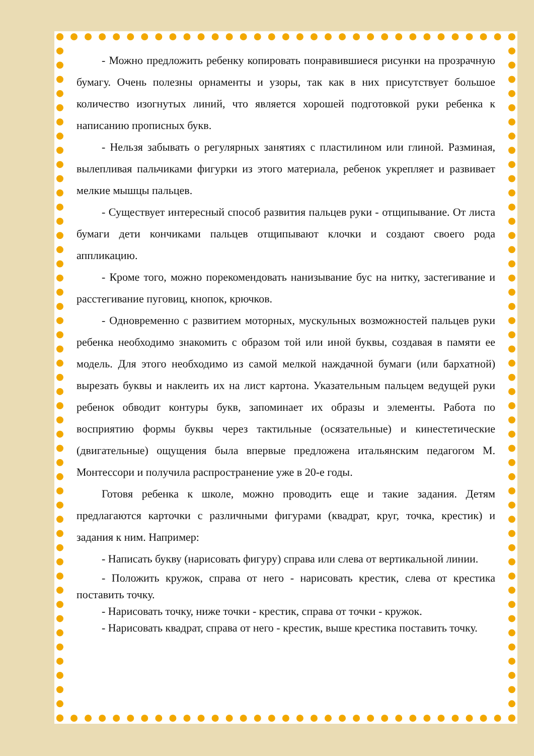- Можно предложить ребенку копировать понравившиеся рисунки на прозрачную бумагу. Очень полезны орнаменты и узоры, так как в них присутствует большое количество изогнутых линий, что является хорошей подготовкой руки ребенка к написанию прописных букв.
- Нельзя забывать о регулярных занятиях с пластилином или глиной. Разминая, вылепливая пальчиками фигурки из этого материала, ребенок укрепляет и развивает мелкие мышцы пальцев.
- Существует интересный способ развития пальцев руки - отщипывание. От листа бумаги дети кончиками пальцев отщипывают клочки и создают своего рода аппликацию.
- Кроме того, можно порекомендовать нанизывание бус на нитку, застегивание и расстегивание пуговиц, кнопок, крючков.
- Одновременно с развитием моторных, мускульных возможностей пальцев руки ребенка необходимо знакомить с образом той или иной буквы, создавая в памяти ее модель. Для этого необходимо из самой мелкой наждачной бумаги (или бархатной) вырезать буквы и наклеить их на лист картона. Указательным пальцем ведущей руки ребенок обводит контуры букв, запоминает их образы и элементы. Работа по восприятию формы буквы через тактильные (осязательные) и кинестетические (двигательные) ощущения была впервые предложена итальянским педагогом М. Монтессори и получила распространение уже в 20-е годы.
Готовя ребенка к школе, можно проводить еще и такие задания. Детям предлагаются карточки с различными фигурами (квадрат, круг, точка, крестик) и задания к ним. Например:
- Написать букву (нарисовать фигуру) справа или слева от вертикальной линии.
- Положить кружок, справа от него - нарисовать крестик, слева от крестика поставить точку.
- Нарисовать точку, ниже точки - крестик, справа от точки - кружок.
- Нарисовать квадрат, справа от него - крестик, выше крестика поставить точку.